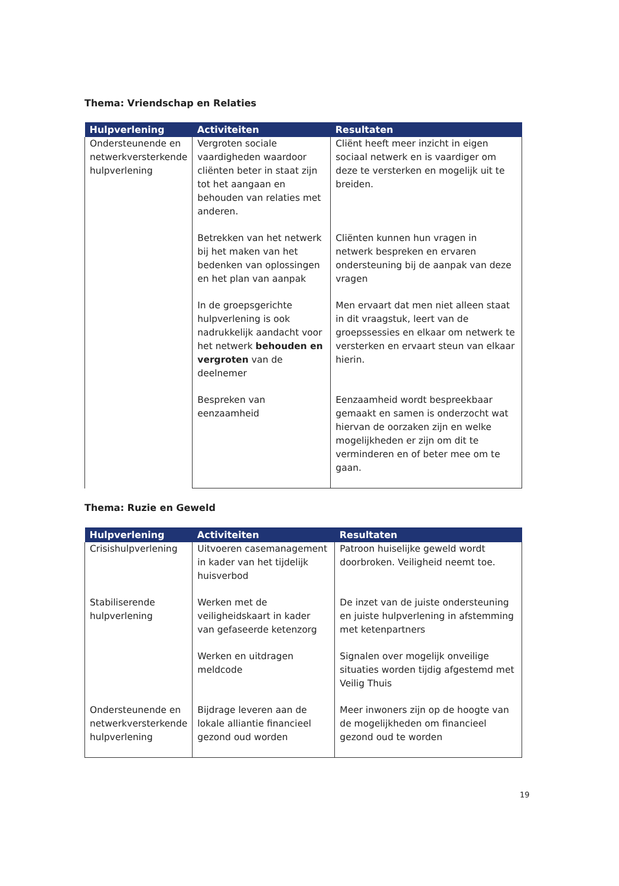Thema: Vriendschap en Relaties
| Hulpverlening | Activiteiten | Resultaten |
| --- | --- | --- |
| Ondersteunende en netwerkversterkende hulpverlening | Vergroten sociale vaardigheden waardoor cliënten beter in staat zijn tot het aangaan en behouden van relaties met anderen. | Cliënt heeft meer inzicht in eigen sociaal netwerk en is vaardiger om deze te versterken en mogelijk uit te breiden. |
| | Betrekken van het netwerk bij het maken van het bedenken van oplossingen en het plan van aanpak | Cliënten kunnen hun vragen in netwerk bespreken en ervaren ondersteuning bij de aanpak van deze vragen |
| | In de groepsgerichte hulpverlening is ook nadrukkelijk aandacht voor het netwerk behouden en vergroten van de deelnemer | Men ervaart dat men niet alleen staat in dit vraagstuk, leert van de groepssessies en elkaar om netwerk te versterken en ervaart steun van elkaar hierin. |
| | Bespreken van eenzaamheid | Eenzaamheid wordt bespreekbaar gemaakt en samen is onderzocht wat hiervan de oorzaken zijn en welke mogelijkheden er zijn om dit te verminderen en of beter mee om te gaan. |
Thema: Ruzie en Geweld
| Hulpverlening | Activiteiten | Resultaten |
| --- | --- | --- |
| Crisishulpverlening | Uitvoeren casemanagement in kader van het tijdelijk huisverbod | Patroon huiselijke geweld wordt doorbroken. Veiligheid neemt toe. |
| Stabiliserende hulpverlening | Werken met de veiligheidskaart in kader van gefaseerde ketenzorg | De inzet van de juiste ondersteuning en juiste hulpverlening in afstemming met ketenpartners |
| | Werken en uitdragen meldcode | Signalen over mogelijk onveilige situaties worden tijdig afgestemd met Veilig Thuis |
| Ondersteunende en netwerkversterkende hulpverlening | Bijdrage leveren aan de lokale alliantie financieel gezond oud worden | Meer inwoners zijn op de hoogte van de mogelijkheden om financieel gezond oud te worden |
19